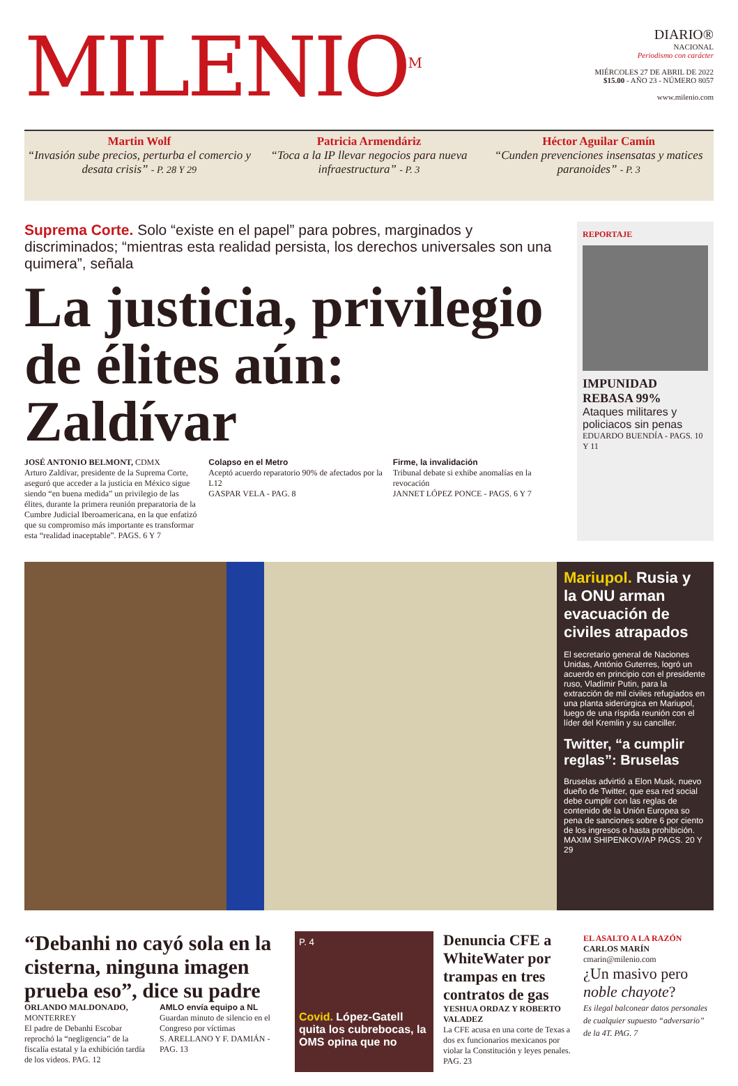MILENIO<sup>M</sup>
DIARIO®
NACIONAL
Periodismo con carácter
MIÉRCOLES 27 DE ABRIL DE 2022
$15.00 - AÑO 23 - NÚMERO 8057
www.milenio.com
Martin Wolf
“Invasión sube precios, perturba el comercio y desata crisis” - P. 28 Y 29
Patricia Armendáriz
“Toca a la IP llevar negocios para nueva infraestructura” - P. 3
Héctor Aguilar Camín
“Cunden prevenciones insensatas y matices paranoides” - P. 3
Suprema Corte. Solo “existe en el papel” para pobres, marginados y discriminados; “mientras esta realidad persista, los derechos universales son una quimera”, señala
La justicia, privilegio de élites aún: Zaldívar
JOSÉ ANTONIO BELMONT, CDMX
Arturo Zaldívar, presidente de la Suprema Corte, aseguró que acceder a la justicia en México sigue siendo “en buena medida” un privilegio de las élites, durante la primera reunión preparatoria de la Cumbre Judicial Iberoamericana, en la que enfatizó que su compromiso más importante es transformar esta “realidad inaceptable”. PAGS. 6 Y 7
Colapso en el Metro
Aceptó acuerdo reparatorio 90% de afectados por la L12
GASPAR VELA - PAG. 8
Firme, la invalidación
Tribunal debate si exhibe anomalías en la revocación
JANNET LÓPEZ PONCE - PAGS. 6 Y 7
REPORTAJE
IMPUNIDAD REBASA 99%
Ataques militares y policiacos sin penas
EDUARDO BUENDÍA - PAGS. 10 Y 11
Mariupol. Rusia y la ONU arman evacuación de civiles atrapados
El secretario general de Naciones Unidas, António Guterres, logró un acuerdo en principio con el presidente ruso, Vladímir Putin, para la extracción de mil civiles refugiados en una planta siderúrgica en Mariupol, luego de una ríspida reunión con el líder del Kremlin y su canciller.
Twitter, “a cumplir reglas”: Bruselas
Bruselas advirtió a Elon Musk, nuevo dueño de Twitter, que esa red social debe cumplir con las reglas de contenido de la Unión Europea so pena de sanciones sobre 6 por ciento de los ingresos o hasta prohibición. MAXIM SHIPENKOV/AP PAGS. 20 Y 29
“Debanhi no cayó sola en la cisterna, ninguna imagen prueba eso”, dice su padre
ORLANDO MALDONADO, MONTERREY
El padre de Debanhi Escobar reprochó la “negligencia” de la fiscalía estatal y la exhibición tardía de los videos. PAG. 12
AMLO envía equipo a NL
Guardan minuto de silencio en el Congreso por víctimas
S. ARELLANO Y F. DAMIÁN - PAG. 13
P. 4
Covid. López-Gatell quita los cubrebocas, la OMS opina que no
Denuncia CFE a WhiteWater por trampas en tres contratos de gas
YESHUA ORDAZ Y ROBERTO VALADEZ
La CFE acusa en una corte de Texas a dos ex funcionarios mexicanos por violar la Constitución y leyes penales. PAG. 23
EL ASALTO A LA RAZÓN
CARLOS MARÍN
cmarin@milenio.com
¿Un masivo pero noble chayote?
Es ilegal balconear datos personales de cualquier supuesto “adversario” de la 4T. PAG. 7